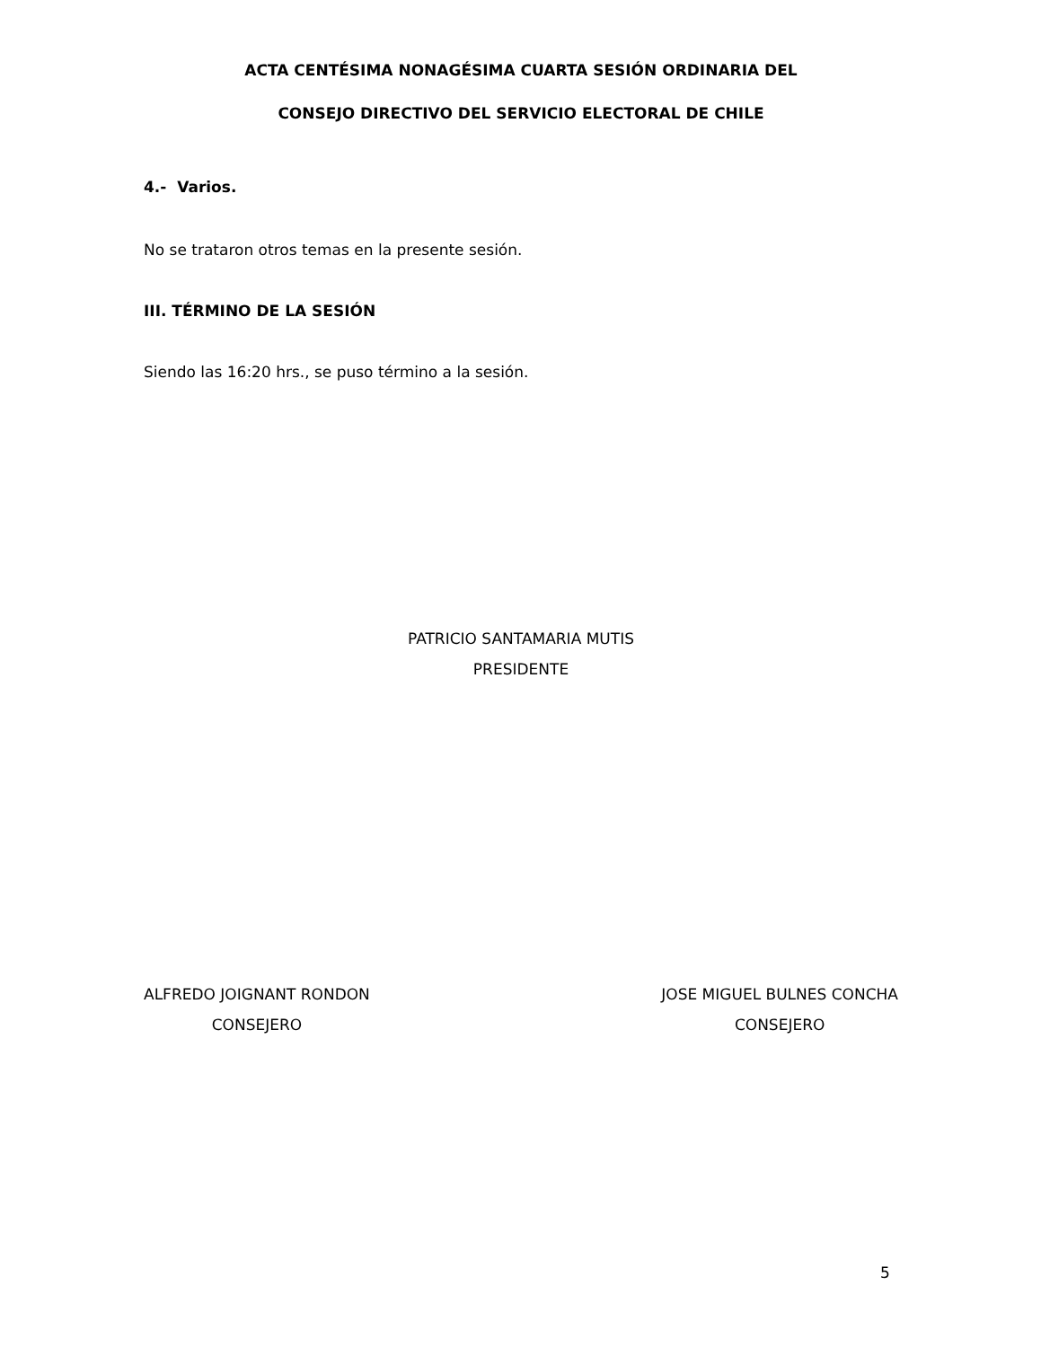ACTA CENTÉSIMA NONAGÉSIMA CUARTA SESIÓN ORDINARIA DEL
CONSEJO DIRECTIVO DEL SERVICIO ELECTORAL DE CHILE
4.- Varios.
No se trataron otros temas en la presente sesión.
III. TÉRMINO DE LA SESIÓN
Siendo las 16:20 hrs., se puso término a la sesión.
PATRICIO SANTAMARIA MUTIS
PRESIDENTE
ALFREDO JOIGNANT RONDON
CONSEJERO
JOSE MIGUEL BULNES CONCHA
CONSEJERO
5